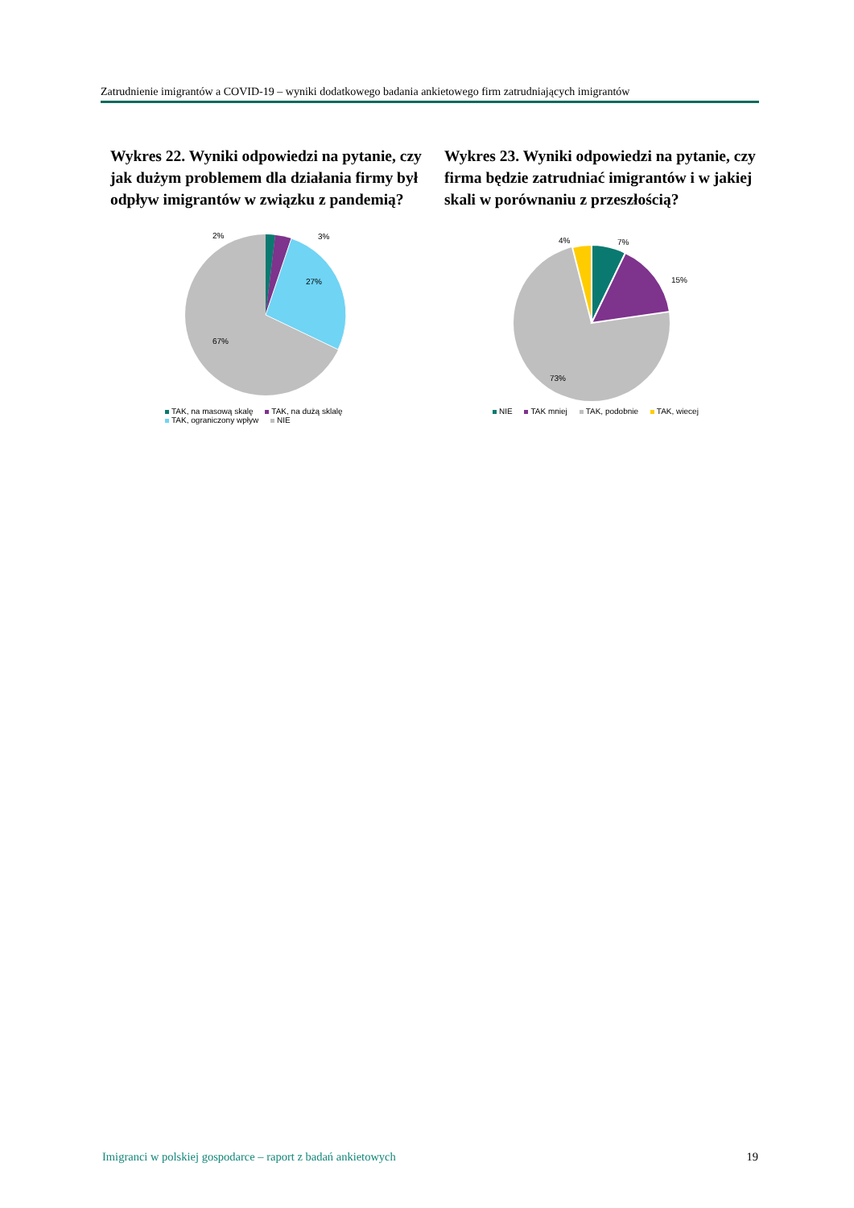Zatrudnienie imigrantów a COVID-19 – wyniki dodatkowego badania ankietowego firm zatrudniających imigrantów
Wykres 22. Wyniki odpowiedzi na pytanie, czy jak dużym problemem dla działania firmy był odpływ imigrantów w związku z pandemią?
2%
3%
27%
67%
TAK, na masową skalę TAK, na dużą sklalę
TAK, ograniczony wpływ NIE
Wykres 23. Wyniki odpowiedzi na pytanie, czy firma będzie zatrudniać imigrantów i w jakiej skali w porównaniu z przeszłością?
4%
7%
15%
73%
NIE TAK mniej TAK, podobnie TAK, wiecej
Imigranci w polskiej gospodarce – raport z badań ankietowych 19